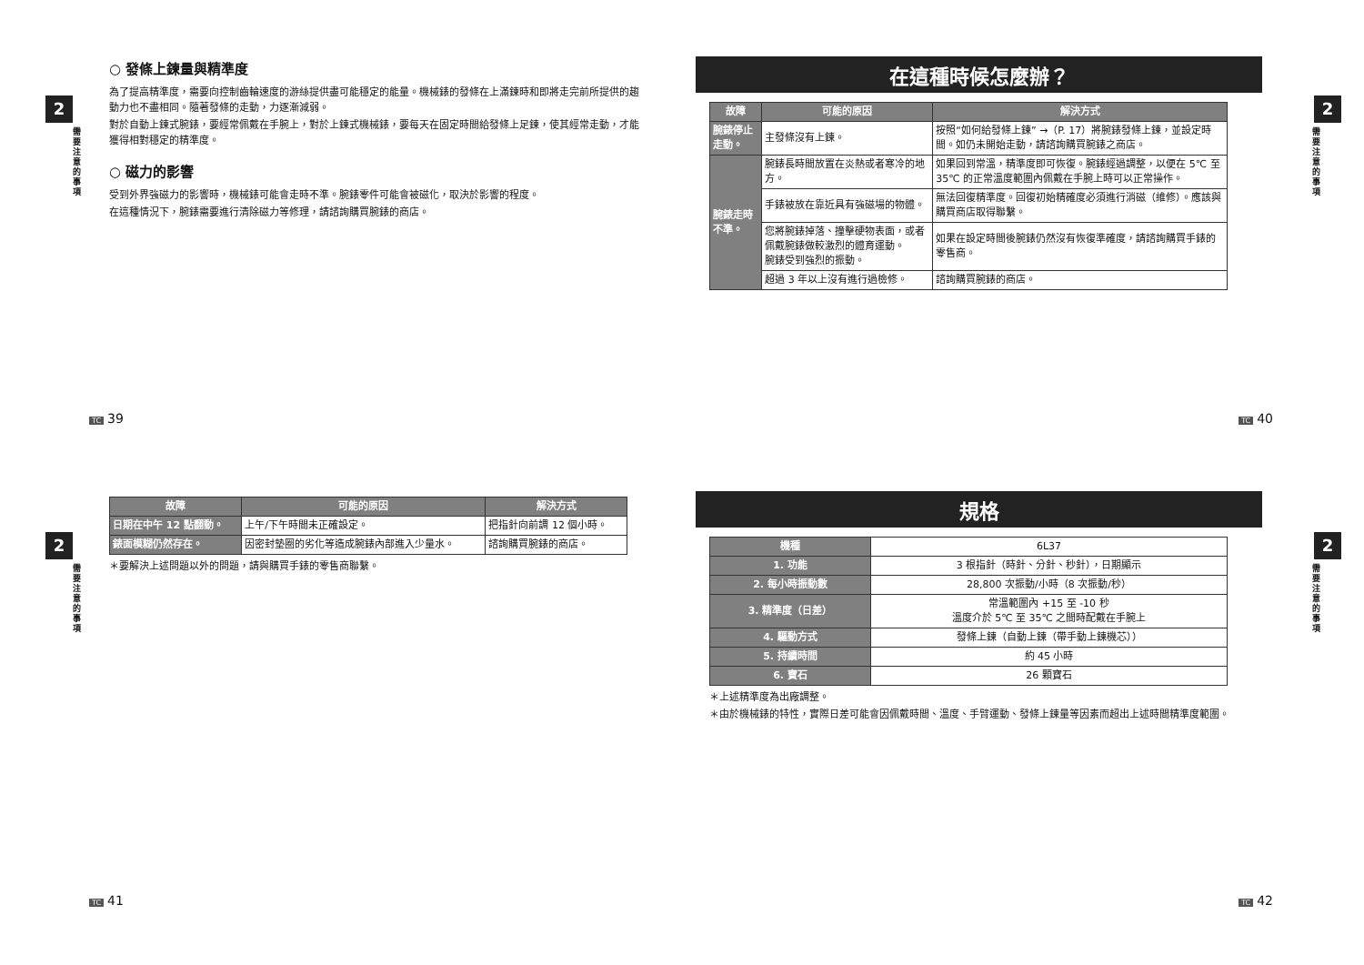2
需要注意的事項
○ 發條上鍊量與精準度
為了提高精準度，需要向控制齒輪速度的游絲提供盡可能穩定的能量。機械錶的發條在上滿鍊時和即將走完前所提供的趨動力也不盡相同。隨著發條的走動，力逐漸減弱。
對於自動上鍊式腕錶，要經常佩戴在手腕上，對於上鍊式機械錶，要每天在固定時間給發條上足鍊，使其經常走動，才能獲得相對穩定的精準度。
○ 磁力的影響
受到外界強磁力的影響時，機械錶可能會走時不準。腕錶零件可能會被磁化，取決於影響的程度。
在這種情況下，腕錶需要進行清除磁力等修理，請諮詢購買腕錶的商店。
TC 39
在這種時候怎麼辦？
| 故障 | 可能的原因 | 解決方式 |
| --- | --- | --- |
| 腕錶停止走動。 | 主發條沒有上鍊。 | 按照“如何給發條上鍊” →（P. 17）將腕錶發條上鍊，並設定時間。如仍未開始走動，請諮詢購買腕錶之商店。 |
| 腕錶走時不準。 | 腕錶長時間放置在炎熱或者寒冷的地方。 | 如果回到常溫，精準度即可恢復。腕錶經過調整，以便在 5℃ 至 35℃ 的正常溫度範圍內佩戴在手腕上時可以正常操作。 |
| | 手錶被放在靠近具有強磁場的物體。 | 無法回復精準度。回復初始精確度必須進行消磁（維修）。應該與購買商店取得聯繫。 |
| | 您將腕錶掉落、撞擊硬物表面，或者佩戴腕錶做較激烈的體育運動。 腕錶受到強烈的振動。 | 如果在設定時間後腕錶仍然沒有恢復準確度，請諮詢購買手錶的零售商。 |
| | 超過 3 年以上沒有進行過檢修。 | 諮詢購買腕錶的商店。 |
2
需要注意的事項
TC 40
2
需要注意的事項
| 故障 | 可能的原因 | 解決方式 |
| --- | --- | --- |
| 日期在中午 12 點翻動。 | 上午/下午時間未正確設定。 | 把指針向前調 12 個小時。 |
| 錶面模糊仍然存在。 | 因密封墊圈的劣化等造成腕錶內部進入少量水。 | 諮詢購買腕錶的商店。 |
＊要解決上述問題以外的問題，請與購買手錶的零售商聯繫。
TC 41
規格
| 機種 | 6L37 |
| 1. 功能 | 3 根指針（時針、分針、秒針），日期顯示 |
| 2. 每小時振動數 | 28,800 次振動/小時（8 次振動/秒） |
| 3. 精準度（日差） | 常溫範圍內 +15 至 -10 秒 溫度介於 5℃ 至 35℃ 之間時配戴在手腕上 |
| 4. 驅動方式 | 發條上鍊（自動上鍊（帶手動上鍊機芯）） |
| 5. 持續時間 | 約 45 小時 |
| 6. 寶石 | 26 顆寶石 |
＊上述精準度為出廠調整。
＊由於機械錶的特性，實際日差可能會因佩戴時間、溫度、手臂運動、發條上鍊量等因素而超出上述時間精準度範圍。
2
需要注意的事項
TC 42